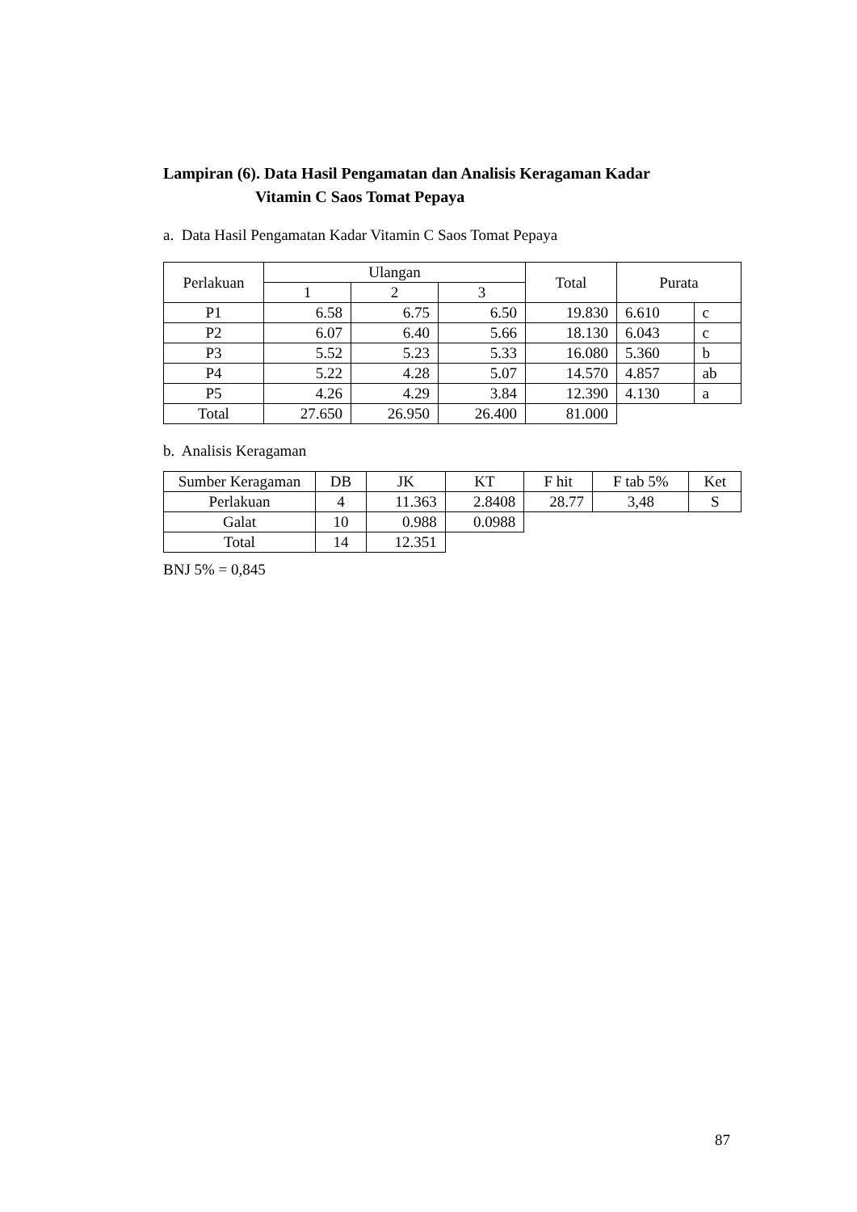Lampiran (6). Data Hasil Pengamatan dan Analisis Keragaman Kadar
Vitamin C Saos Tomat Pepaya
a. Data Hasil Pengamatan Kadar Vitamin C Saos Tomat Pepaya
| Perlakuan | Ulangan | | | Total | Purata | |
| --- | --- | --- | --- | --- | --- | --- |
| | 1 | 2 | 3 | | | |
| P1 | 6.58 | 6.75 | 6.50 | 19.830 | 6.610 | c |
| P2 | 6.07 | 6.40 | 5.66 | 18.130 | 6.043 | c |
| P3 | 5.52 | 5.23 | 5.33 | 16.080 | 5.360 | b |
| P4 | 5.22 | 4.28 | 5.07 | 14.570 | 4.857 | ab |
| P5 | 4.26 | 4.29 | 3.84 | 12.390 | 4.130 | a |
| Total | 27.650 | 26.950 | 26.400 | 81.000 | | |
b. Analisis Keragaman
| Sumber Keragaman | DB | JK | KT | F hit | F tab 5% | Ket |
| --- | --- | --- | --- | --- | --- | --- |
| Perlakuan | 4 | 11.363 | 2.8408 | 28.77 | 3,48 | S |
| Galat | 10 | 0.988 | 0.0988 | | | |
| Total | 14 | 12.351 | | | | |
BNJ 5% = 0,845
87